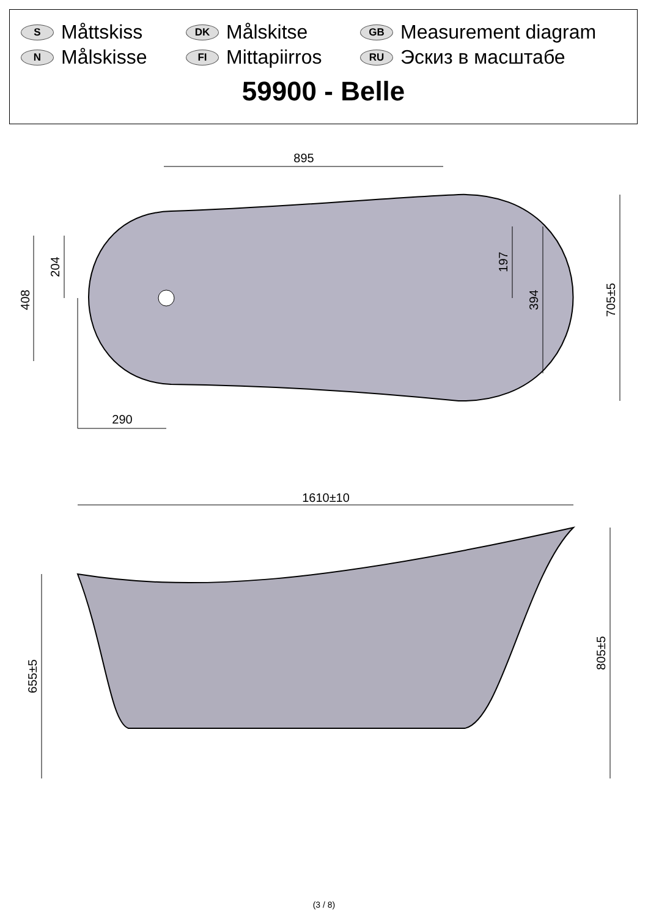S Måttskiss
DK Målskitse
GB Measurement diagram
N Målskisse
FI Mittapiirros
RU Эскиз в масштабе
59900 - Belle
895
290
1610±10
408
204
197
394
705±5
655±5
805±5
(3 / 8)